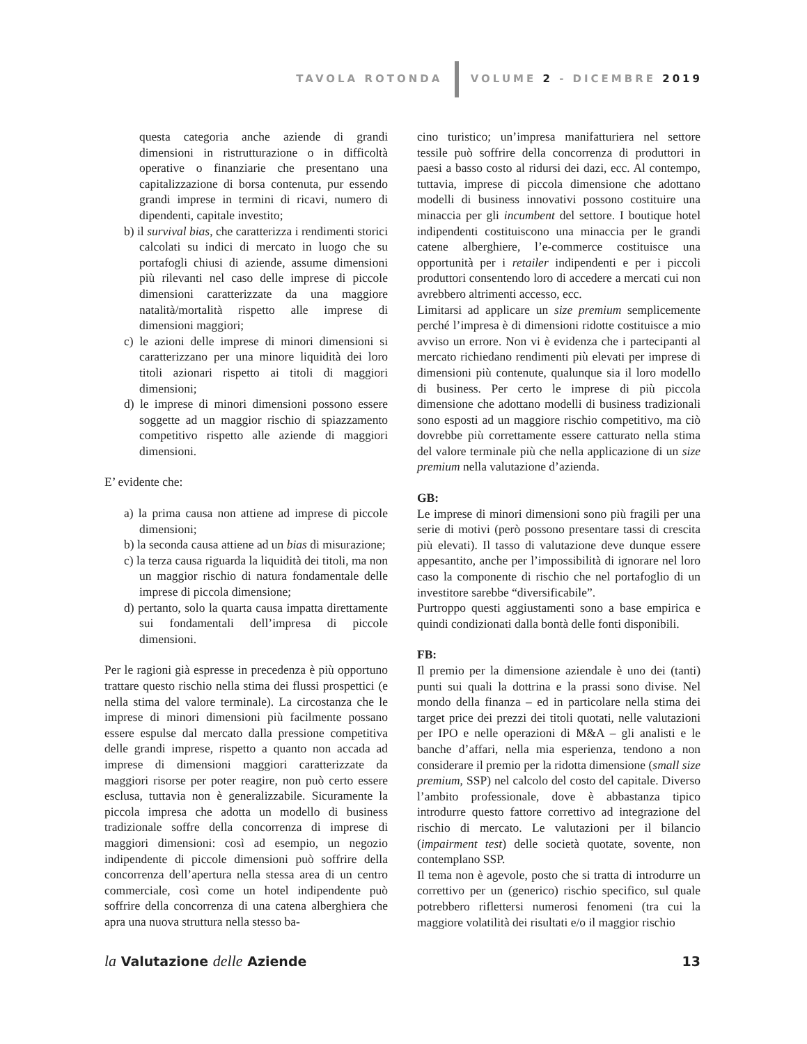TAVOLA ROTONDA VOLUME 2 - DICEMBRE 2019
questa categoria anche aziende di grandi dimensioni in ristrutturazione o in difficoltà operative o finanziarie che presentano una capitalizzazione di borsa contenuta, pur essendo grandi imprese in termini di ricavi, numero di dipendenti, capitale investito;
b) il survival bias, che caratterizza i rendimenti storici calcolati su indici di mercato in luogo che su portafogli chiusi di aziende, assume dimensioni più rilevanti nel caso delle imprese di piccole dimensioni caratterizzate da una maggiore natalità/mortalità rispetto alle imprese di dimensioni maggiori;
c) le azioni delle imprese di minori dimensioni si caratterizzano per una minore liquidità dei loro titoli azionari rispetto ai titoli di maggiori dimensioni;
d) le imprese di minori dimensioni possono essere soggette ad un maggior rischio di spiazzamento competitivo rispetto alle aziende di maggiori dimensioni.
E’ evidente che:
a) la prima causa non attiene ad imprese di piccole dimensioni;
b) la seconda causa attiene ad un bias di misurazione;
c) la terza causa riguarda la liquidità dei titoli, ma non un maggior rischio di natura fondamentale delle imprese di piccola dimensione;
d) pertanto, solo la quarta causa impatta direttamente sui fondamentali dell’impresa di piccole dimensioni.
Per le ragioni già espresse in precedenza è più opportuno trattare questo rischio nella stima dei flussi prospettici (e nella stima del valore terminale). La circostanza che le imprese di minori dimensioni più facilmente possano essere espulse dal mercato dalla pressione competitiva delle grandi imprese, rispetto a quanto non accada ad imprese di dimensioni maggiori caratterizzate da maggiori risorse per poter reagire, non può certo essere esclusa, tuttavia non è generalizzabile. Sicuramente la piccola impresa che adotta un modello di business tradizionale soffre della concorrenza di imprese di maggiori dimensioni: così ad esempio, un negozio indipendente di piccole dimensioni può soffrire della concorrenza dell’apertura nella stessa area di un centro commerciale, così come un hotel indipendente può soffrire della concorrenza di una catena alberghiera che apra una nuova struttura nella stesso ba-
cino turistico; un’impresa manifatturiera nel settore tessile può soffrire della concorrenza di produttori in paesi a basso costo al ridursi dei dazi, ecc. Al contempo, tuttavia, imprese di piccola dimensione che adottano modelli di business innovativi possono costituire una minaccia per gli incumbent del settore. I boutique hotel indipendenti costituiscono una minaccia per le grandi catene alberghiere, l’e-commerce costituisce una opportunità per i retailer indipendenti e per i piccoli produttori consentendo loro di accedere a mercati cui non avrebbero altrimenti accesso, ecc.
Limitarsi ad applicare un size premium semplicemente perché l’impresa è di dimensioni ridotte costituisce a mio avviso un errore. Non vi è evidenza che i partecipanti al mercato richiedano rendimenti più elevati per imprese di dimensioni più contenute, qualunque sia il loro modello di business. Per certo le imprese di più piccola dimensione che adottano modelli di business tradizionali sono esposti ad un maggiore rischio competitivo, ma ciò dovrebbe più correttamente essere catturato nella stima del valore terminale più che nella applicazione di un size premium nella valutazione d’azienda.
GB:
Le imprese di minori dimensioni sono più fragili per una serie di motivi (però possono presentare tassi di crescita più elevati). Il tasso di valutazione deve dunque essere appesantito, anche per l’impossibilità di ignorare nel loro caso la componente di rischio che nel portafoglio di un investitore sarebbe “diversificabile”.
Purtroppo questi aggiustamenti sono a base empirica e quindi condizionati dalla bontà delle fonti disponibili.
FB:
Il premio per la dimensione aziendale è uno dei (tanti) punti sui quali la dottrina e la prassi sono divise. Nel mondo della finanza – ed in particolare nella stima dei target price dei prezzi dei titoli quotati, nelle valutazioni per IPO e nelle operazioni di M&A – gli analisti e le banche d’affari, nella mia esperienza, tendono a non considerare il premio per la ridotta dimensione (small size premium, SSP) nel calcolo del costo del capitale. Diverso l’ambito professionale, dove è abbastanza tipico introdurre questo fattore correttivo ad integrazione del rischio di mercato. Le valutazioni per il bilancio (impairment test) delle società quotate, sovente, non contemplano SSP.
Il tema non è agevole, posto che si tratta di introdurre un correttivo per un (generico) rischio specifico, sul quale potrebbero riflettersi numerosi fenomeni (tra cui la maggiore volatilità dei risultati e/o il maggior rischio
la Valutazione delle Aziende 13